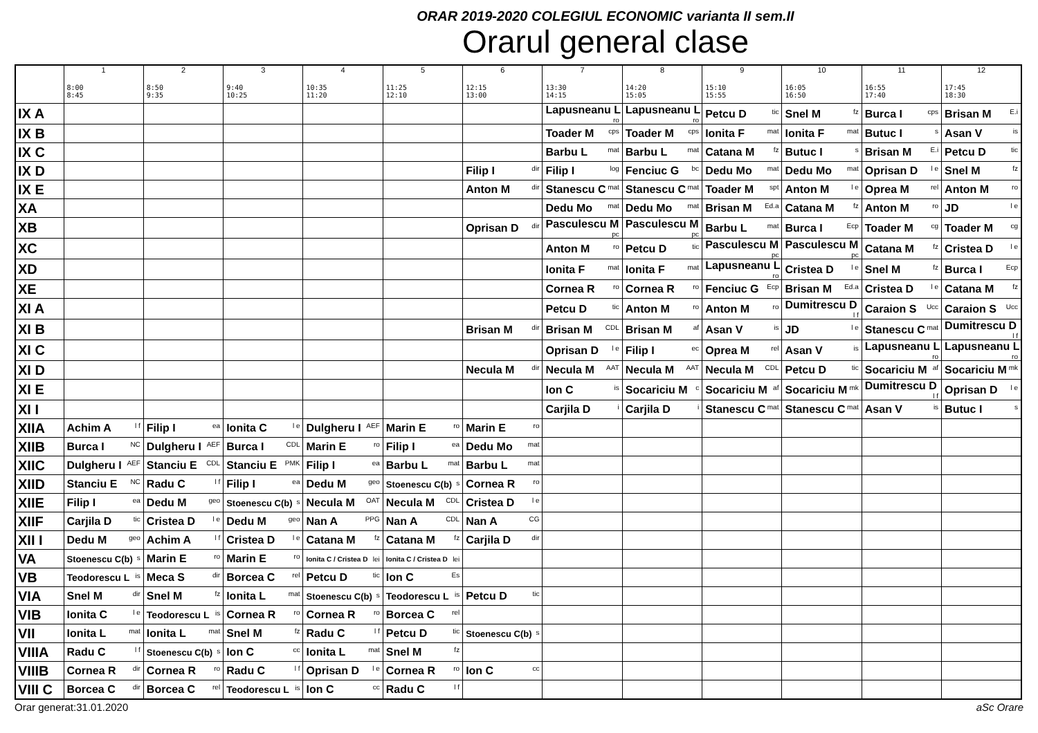ORAR 2019-2020 COLEGIUL ECONOMIC varianta II sem.II
Orarul general clase
| | 1 8:00 8:45 | 2 8:50 9:35 | 3 9:40 10:25 | 4 10:35 11:20 | 5 11:25 12:10 | 6 12:15 13:00 | 7 13:30 14:15 | 8 14:20 15:05 | 9 15:10 15:55 | 10 16:05 16:50 | 11 16:55 17:40 | 12 17:45 18:30 |
| --- | --- | --- | --- | --- | --- | --- | --- | --- | --- | --- | --- | --- |
| IX A | | | | | | | Lapusneanu L <sup>ro</sup> | Lapusneanu L <sup>ro</sup> | Petcu D <sup>tic</sup> | Snel M <sup>fz</sup> | Burca I <sup>cps</sup> | Brisan M <sup>E.i</sup> |
| IX B | | | | | | | Toader M <sup>cps</sup> | Toader M <sup>cps</sup> | Ionita F <sup>mat</sup> | Ionita F <sup>mat</sup> | Butuc I <sup>s</sup> | Asan V <sup>is</sup> |
| IX C | | | | | | | Barbu L <sup>mat</sup> | Barbu L <sup>mat</sup> | Catana M <sup>fz</sup> | Butuc I <sup>s</sup> | Brisan M <sup>E.i</sup> | Petcu D <sup>tic</sup> |
| IX D | | | | | | Filip I <sup>dir</sup> | Filip I <sup>log</sup> | Fenciuc G <sup>bc</sup> | Dedu Mo <sup>mat</sup> | Dedu Mo <sup>mat</sup> | Oprisan D <sup>l e</sup> | Snel M <sup>fz</sup> |
| IX E | | | | | | Anton M <sup>dir</sup> | Stanescu C <sup>mat</sup> | Stanescu C <sup>mat</sup> | Toader M <sup>spt</sup> | Anton M <sup>l e</sup> | Oprea M <sup>rel</sup> | Anton M <sup>ro</sup> |
| XA | | | | | | | Dedu Mo <sup>mat</sup> | Dedu Mo <sup>mat</sup> | Brisan M <sup>Ed.a</sup> | Catana M <sup>fz</sup> | Anton M <sup>ro</sup> | JD <sup>l e</sup> |
| XB | | | | | | Oprisan D <sup>dir</sup> | Pasculescu M <sup>pc</sup> | Pasculescu M <sup>pc</sup> | Barbu L <sup>mat</sup> | Burca I <sup>Ecp</sup> | Toader M <sup>cg</sup> | Toader M <sup>cg</sup> |
| XC | | | | | | | Anton M <sup>ro</sup> | Petcu D <sup>tic</sup> | Pasculescu M <sup>pc</sup> | Pasculescu M <sup>pc</sup> | Catana M <sup>fz</sup> | Cristea D <sup>l e</sup> |
| XD | | | | | | | Ionita F <sup>mat</sup> | Ionita F <sup>mat</sup> | Lapusneanu L <sup>ro</sup> | Cristea D <sup>l e</sup> | Snel M <sup>fz</sup> | Burca I <sup>Ecp</sup> |
| XE | | | | | | | Cornea R <sup>ro</sup> | Cornea R <sup>ro</sup> | Fenciuc G <sup>Ecp</sup> | Brisan M <sup>Ed.a</sup> | Cristea D <sup>l e</sup> | Catana M <sup>fz</sup> |
| XI A | | | | | | | Petcu D <sup>tic</sup> | Anton M <sup>ro</sup> | Anton M <sup>ro</sup> | Dumitrescu D <sup>l f</sup> | Caraion S <sup>Ucc</sup> | Caraion S <sup>Ucc</sup> |
| XI B | | | | | | Brisan M <sup>dir</sup> | Brisan M <sup>CDL</sup> | Brisan M <sup>af</sup> | Asan V <sup>is</sup> | JD <sup>l e</sup> | Stanescu C <sup>mat</sup> | Dumitrescu D <sup>l f</sup> |
| XI C | | | | | | | Oprisan D <sup>l e</sup> | Filip I <sup>ec</sup> | Oprea M <sup>rel</sup> | Asan V <sup>is</sup> | Lapusneanu L <sup>ro</sup> | Lapusneanu L <sup>ro</sup> |
| XI D | | | | | | Necula M <sup>dir</sup> | Necula M <sup>AAT</sup> | Necula M <sup>AAT</sup> | Necula M <sup>CDL</sup> | Petcu D <sup>tic</sup> | Socariciu M <sup>af</sup> | Socariciu M <sup>mk</sup> |
| XI E | | | | | | | Ion C <sup>is</sup> | Socariciu M <sup>c</sup> | Socariciu M <sup>af</sup> | Socariciu M <sup>mk</sup> | Dumitrescu D <sup>l f</sup> | Oprisan D <sup>l e</sup> |
| XI I | | | | | | | Carjila D <sup>i</sup> | Carjila D <sup>i</sup> | Stanescu C <sup>mat</sup> | Stanescu C <sup>mat</sup> | Asan V <sup>is</sup> | Butuc I <sup>s</sup> |
| XIIA | Achim A <sup>l f</sup> | Filip I <sup>ea</sup> | Ionita C <sup>l e</sup> | Dulgheru I <sup>AEF</sup> | Marin E <sup>ro</sup> | Marin E <sup>ro</sup> | | | | | | |
| XIIB | Burca I <sup>NC</sup> | Dulgheru I <sup>AEF</sup> | Burca I <sup>CDL</sup> | Marin E <sup>ro</sup> | Filip I <sup>ea</sup> | Dedu Mo <sup>mat</sup> | | | | | | |
| XIIC | Dulgheru I <sup>AEF</sup> | Stanciu E <sup>CDL</sup> | Stanciu E <sup>PMK</sup> | Filip I <sup>ea</sup> | Barbu L <sup>mat</sup> | Barbu L <sup>mat</sup> | | | | | | |
| XIID | Stanciu E <sup>NC</sup> | Radu C <sup>l f</sup> | Filip I <sup>ea</sup> | Dedu M <sup>geo</sup> | Stoenescu C(b) <sup>s</sup> | Cornea R <sup>ro</sup> | | | | | | |
| XIIE | Filip I <sup>ea</sup> | Dedu M <sup>geo</sup> | Stoenescu C(b) <sup>s</sup> | Necula M <sup>OAT</sup> | Necula M <sup>CDL</sup> | Cristea D <sup>l e</sup> | | | | | | |
| XIIF | Carjila D <sup>tic</sup> | Cristea D <sup>l e</sup> | Dedu M <sup>geo</sup> | Nan A <sup>PPG</sup> | Nan A <sup>CDL</sup> | Nan A <sup>CG</sup> | | | | | | |
| XII I | Dedu M <sup>geo</sup> | Achim A <sup>l f</sup> | Cristea D <sup>l e</sup> | Catana M <sup>fz</sup> | Catana M <sup>fz</sup> | Carjila D <sup>dir</sup> | | | | | | |
| VA | Stoenescu C(b) <sup>s</sup> | Marin E <sup>ro</sup> | Marin E <sup>ro</sup> | Ionita C / Cristea D <sup>lei</sup> | Ionita C / Cristea D <sup>lei</sup> | | | | | | | |
| VB | Teodorescu L <sup>is</sup> | Meca S <sup>dir</sup> | Borcea C <sup>rel</sup> | Petcu D <sup>tic</sup> | Ion C <sup>Es</sup> | | | | | | | |
| VIA | Snel M <sup>dir</sup> | Snel M <sup>fz</sup> | Ionita L <sup>mat</sup> | Stoenescu C(b) <sup>s</sup> | Teodorescu L <sup>is</sup> | Petcu D <sup>tic</sup> | | | | | | |
| VIB | Ionita C <sup>l e</sup> | Teodorescu L <sup>is</sup> | Cornea R <sup>ro</sup> | Cornea R <sup>ro</sup> | Borcea C <sup>rel</sup> | | | | | | | |
| VII | Ionita L <sup>mat</sup> | Ionita L <sup>mat</sup> | Snel M <sup>fz</sup> | Radu C <sup>l f</sup> | Petcu D <sup>tic</sup> | Stoenescu C(b) <sup>s</sup> | | | | | | |
| VIIIA | Radu C <sup>l f</sup> | Stoenescu C(b) <sup>s</sup> | Ion C <sup>cc</sup> | Ionita L <sup>mat</sup> | Snel M <sup>fz</sup> | | | | | | | |
| VIIIB | Cornea R <sup>dir</sup> | Cornea R <sup>ro</sup> | Radu C <sup>l f</sup> | Oprisan D <sup>l e</sup> | Cornea R <sup>ro</sup> | Ion C <sup>cc</sup> | | | | | | |
| VIII C | Borcea C <sup>dir</sup> | Borcea C <sup>rel</sup> | Teodorescu L <sup>is</sup> | Ion C <sup>cc</sup> | Radu C <sup>l f</sup> | | | | | | | |
Orar generat:31.01.2020 aSc Orare